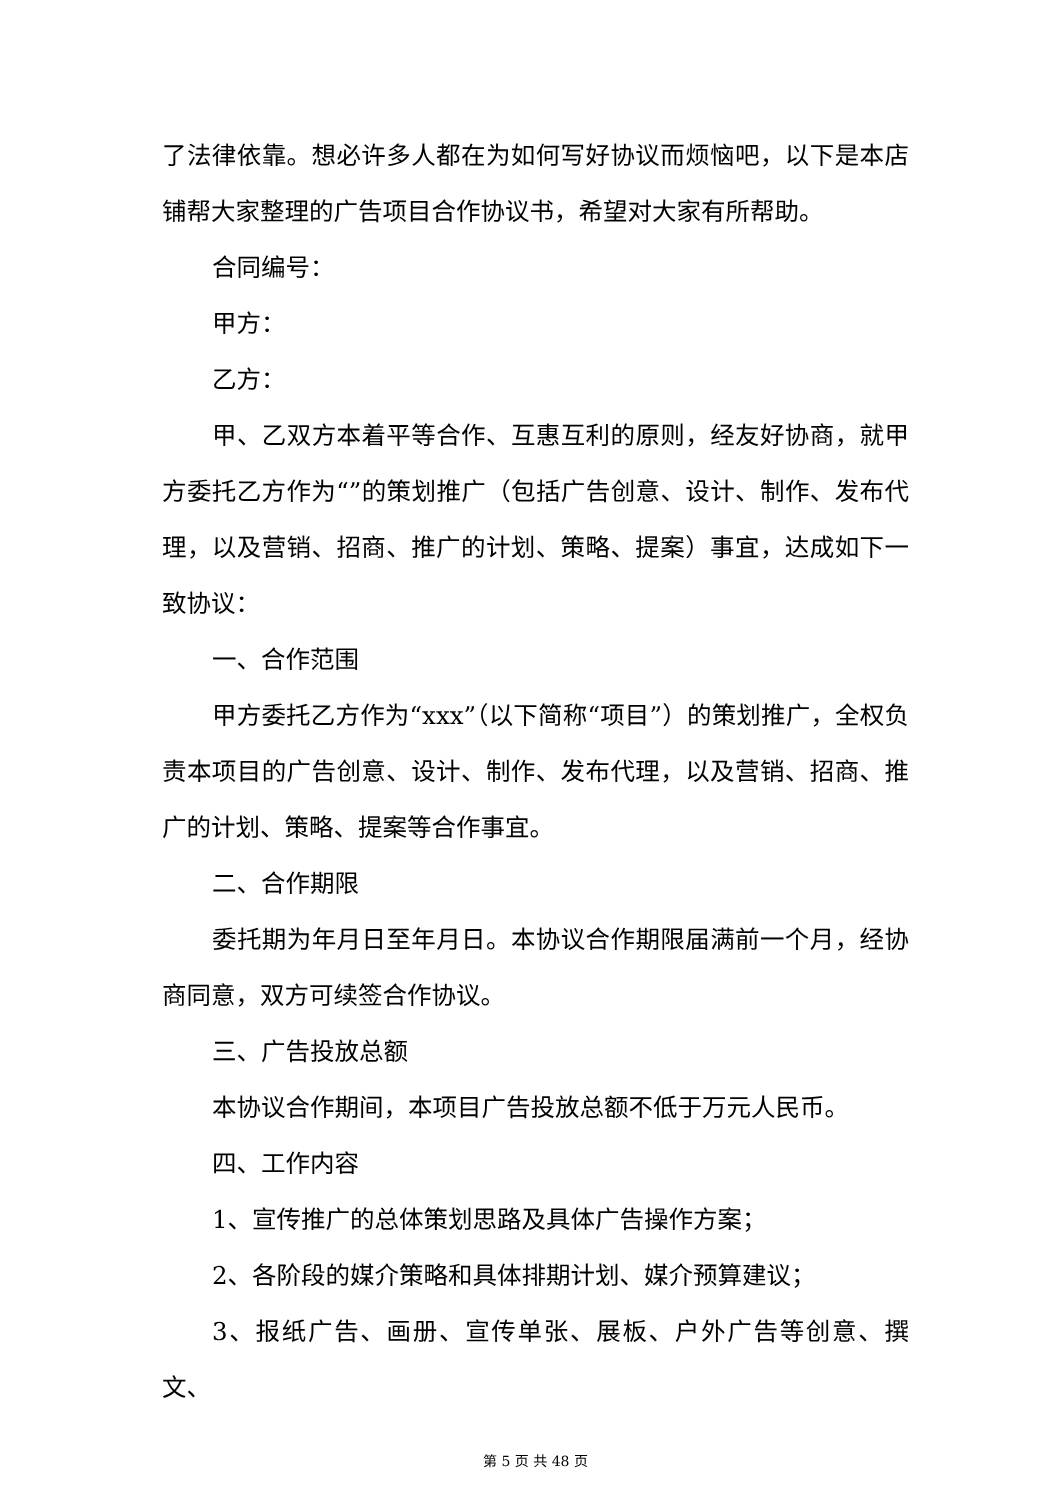了法律依靠。想必许多人都在为如何写好协议而烦恼吧，以下是本店铺帮大家整理的广告项目合作协议书，希望对大家有所帮助。
合同编号：
甲方：
乙方：
甲、乙双方本着平等合作、互惠互利的原则，经友好协商，就甲方委托乙方作为“”的策划推广（包括广告创意、设计、制作、发布代理，以及营销、招商、推广的计划、策略、提案）事宜，达成如下一致协议：
一、合作范围
甲方委托乙方作为“xxx”（以下简称“项目”）的策划推广，全权负责本项目的广告创意、设计、制作、发布代理，以及营销、招商、推广的计划、策略、提案等合作事宜。
二、合作期限
委托期为年月日至年月日。本协议合作期限届满前一个月，经协商同意，双方可续签合作协议。
三、广告投放总额
本协议合作期间，本项目广告投放总额不低于万元人民币。
四、工作内容
1、宣传推广的总体策划思路及具体广告操作方案；
2、各阶段的媒介策略和具体排期计划、媒介预算建议；
3、报纸广告、画册、宣传单张、展板、户外广告等创意、撰文、
第 5 页 共 48 页